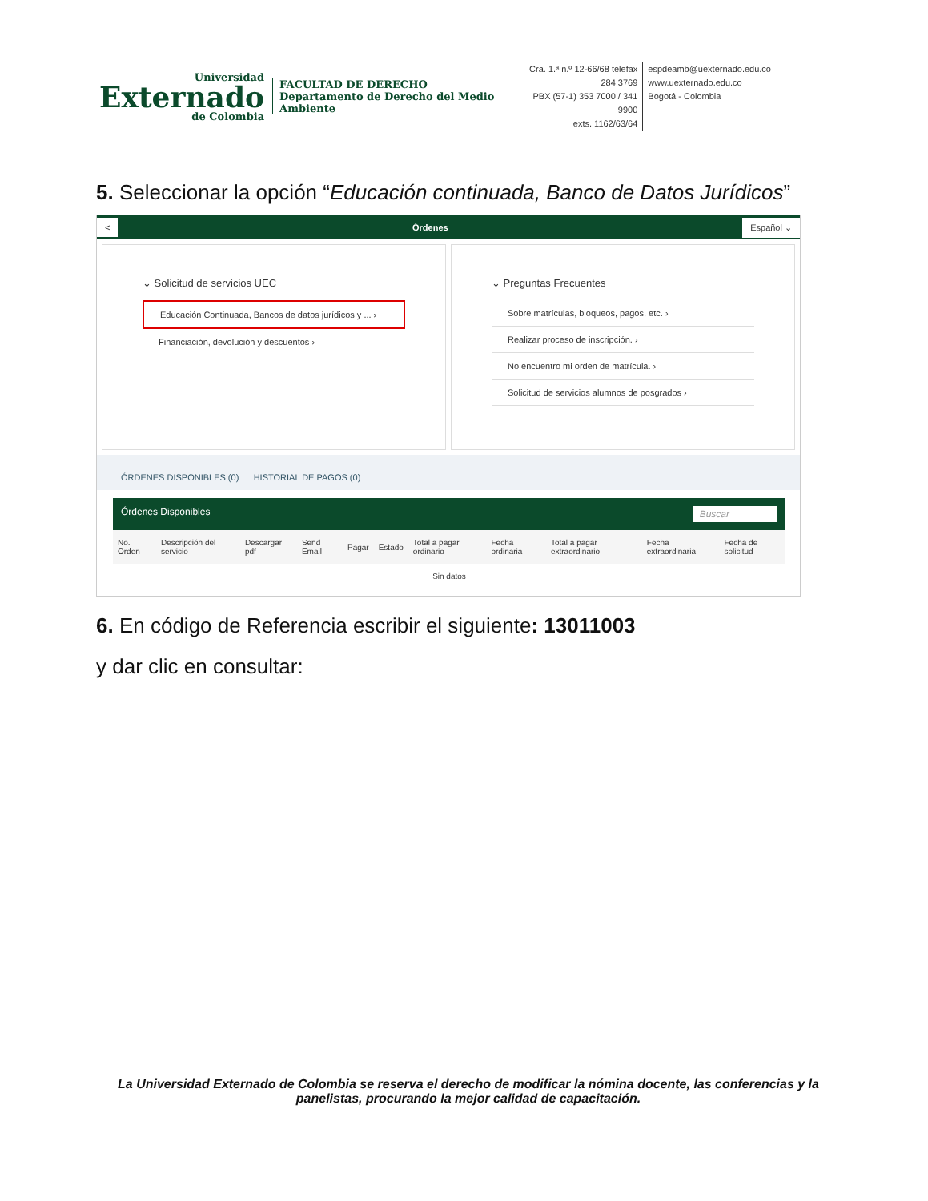Universidad
Externado
de Colombia
FACULTAD DE DERECHO
Departamento de Derecho del Medio Ambiente
Cra. 1.ª n.º 12-66/68 telefax 284 3769
PBX (57-1) 353 7000 / 341 9900
exts. 1162/63/64
espdeamb@uexternado.edu.co
www.uexternado.edu.co
Bogotá - Colombia
5. Seleccionar la opción “Educación continuada, Banco de Datos Jurídicos”
< Órdenes Español ⌄
⌄ Solicitud de servicios UEC
Educación Continuada, Bancos de datos jurídicos y ... ›
Financiación, devolución y descuentos ›
⌄ Preguntas Frecuentes
Sobre matrículas, bloqueos, pagos, etc. ›
Realizar proceso de inscripción. ›
No encuentro mi orden de matrícula. ›
Solicitud de servicios alumnos de posgrados ›
ÓRDENES DISPONIBLES (0) HISTORIAL DE PAGOS (0)
| Órdenes Disponibles Buscar | | | | | | | | | | |
| No. Orden | Descripción del servicio | Descargar pdf | Send Email | Pagar | Estado | Total a pagar ordinario | Fecha ordinaria | Total a pagar extraordinario | Fecha extraordinaria | Fecha de solicitud |
| Sin datos | | | | | | | | | | |
6. En código de Referencia escribir el siguiente: 13011003
y dar clic en consultar:
La Universidad Externado de Colombia se reserva el derecho de modificar la nómina docente, las conferencias y la panelistas, procurando la mejor calidad de capacitación.